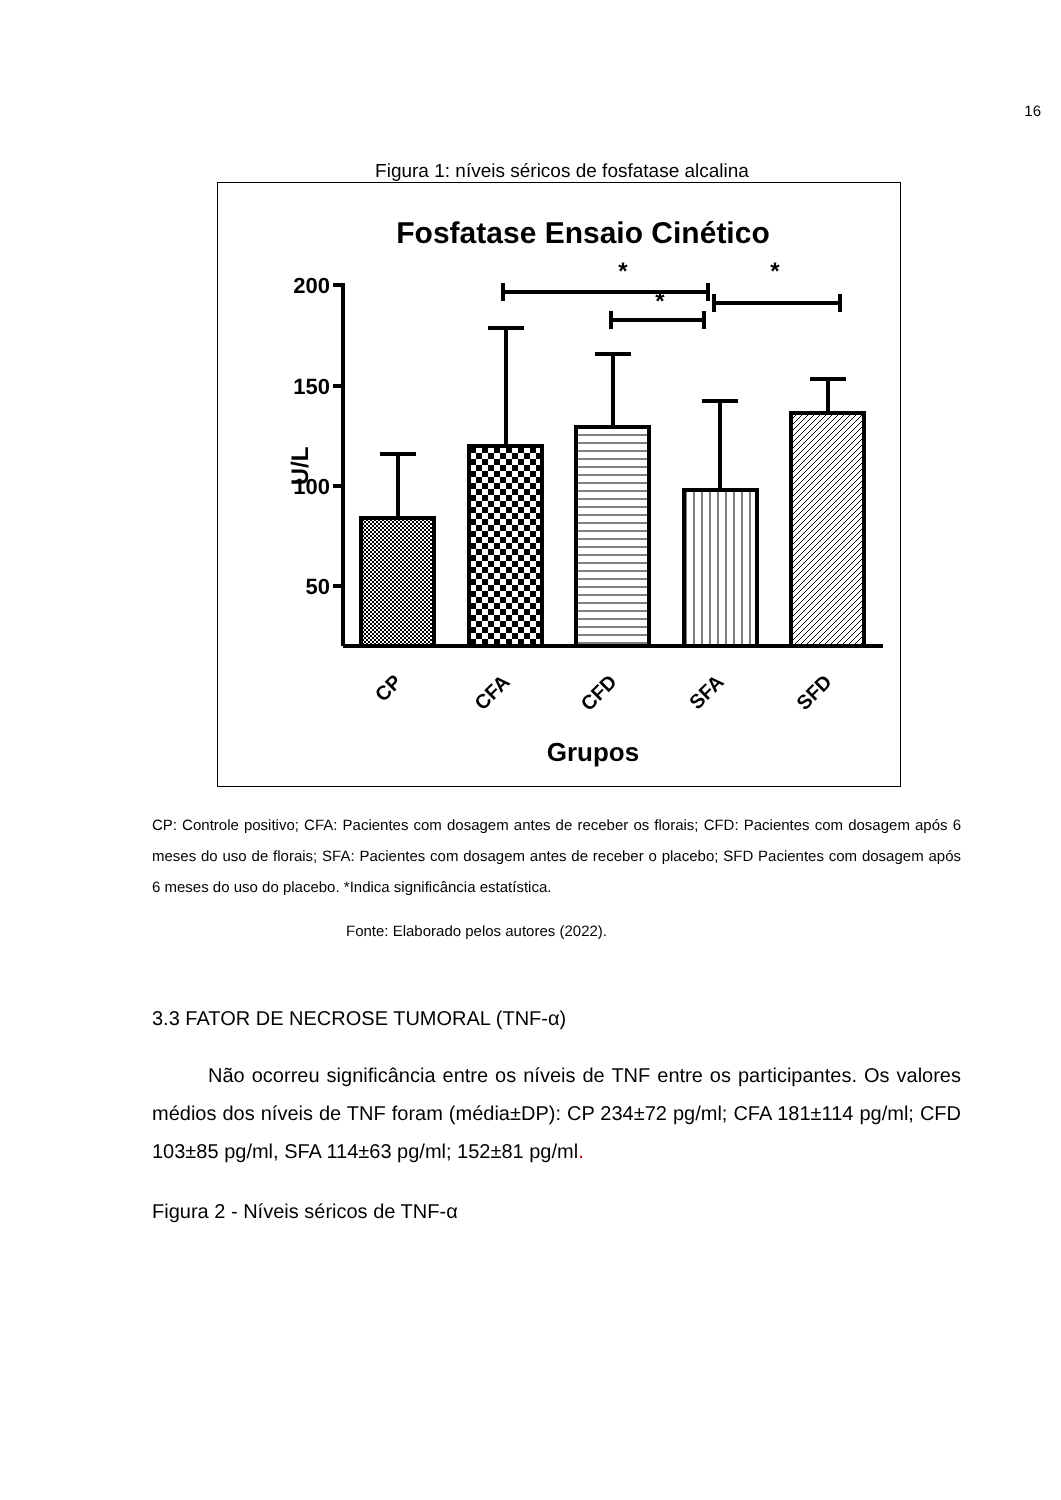16
Figura 1: níveis séricos de fosfatase alcalina
Fosfatase Ensaio Cinético
200
150
100
50
U/L
*
*
*
CP
CFA
CFD
SFA
SFD
Grupos
CP: Controle positivo; CFA: Pacientes com dosagem antes de receber os florais; CFD: Pacientes com dosagem após 6 meses do uso de florais; SFA: Pacientes com dosagem antes de receber o placebo; SFD Pacientes com dosagem após 6 meses do uso do placebo. *Indica significância estatística.
Fonte: Elaborado pelos autores (2022).
3.3 FATOR DE NECROSE TUMORAL (TNF-α)
Não ocorreu significância entre os níveis de TNF entre os participantes. Os valores médios dos níveis de TNF foram (média±DP): CP 234±72 pg/ml; CFA 181±114 pg/ml; CFD 103±85 pg/ml, SFA 114±63 pg/ml; 152±81 pg/ml.
Figura 2 - Níveis séricos de TNF-α